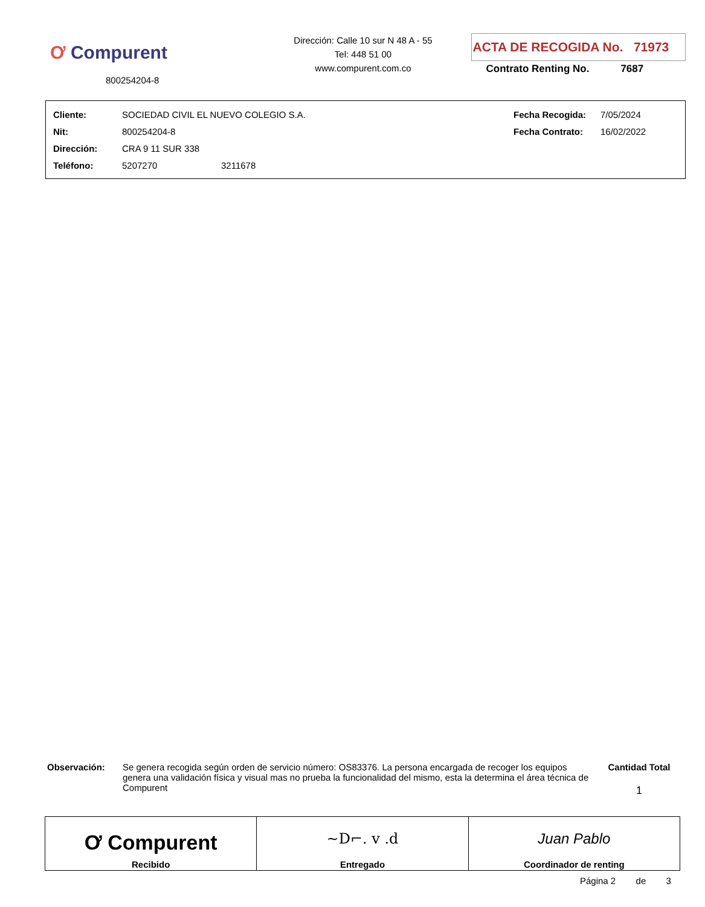Ơ Compurent
800254204-8
Dirección: Calle 10 sur N 48 A - 55
Tel: 448 51 00
www.compurent.com.co
ACTA DE RECOGIDA No. 71973
Contrato Renting No. 7687
| Cliente: | SOCIEDAD CIVIL EL NUEVO COLEGIO S.A. | | Fecha Recogida: | 7/05/2024 |
| Nit: | 800254204-8 | | Fecha Contrato: | 16/02/2022 |
| Dirección: | CRA 9 11 SUR 338 | | | |
| Teléfono: | 5207270 | 3211678 | | |
Observación: Se genera recogida según orden de servicio número: OS83376. La persona encargada de recoger los equipos genera una validación física y visual mas no prueba la funcionalidad del mismo, esta la determina el área técnica de Compurent
Cantidad Total
1
| Ơ Compurent Recibido | ~D⌐. v .d Entregado | Juan Pablo Coordinador de renting |
Página 2 de 3